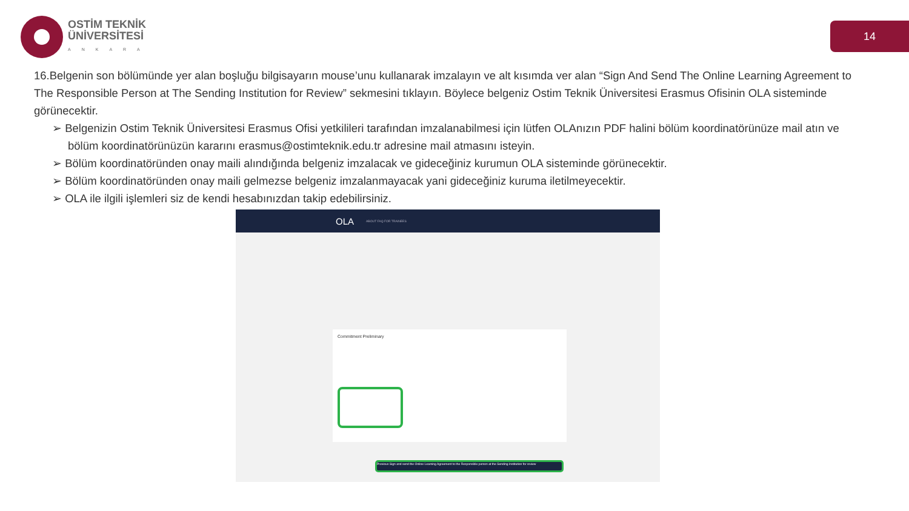OSTİM TEKNİK
ÜNİVERSİTESİ
ANKARA
14
16.Belgenin son bölümünde yer alan boşluğu bilgisayarın mouse’unu kullanarak imzalayın ve alt kısımda ver alan “Sign And Send The Online Learning Agreement to The Responsible Person at The Sending Institution for Review” sekmesini tıklayın. Böylece belgeniz Ostim Teknik Üniversitesi Erasmus Ofisinin OLA sisteminde görünecektir.
➢ Belgenizin Ostim Teknik Üniversitesi Erasmus Ofisi yetkilileri tarafından imzalanabilmesi için lütfen OLAnızın PDF halini bölüm koordinatörünüze mail atın ve bölüm koordinatörünüzün kararını erasmus@ostimteknik.edu.tr adresine mail atmasını isteyin.
➢ Bölüm koordinatöründen onay maili alındığında belgeniz imzalacak ve gideceğiniz kurumun OLA sisteminde görünecektir.
➢ Bölüm koordinatöründen onay maili gelmezse belgeniz imzalanmayacak yani gideceğiniz kuruma iletilmeyecektir.
➢ OLA ile ilgili işlemleri siz de kendi hesabınızdan takip edebilirsiniz.
OLA ABOUT FAQ FOR TRAINEES
Commitment Preliminary
Previous Sign and send the Online Learning Agreement to the Responsible person at the Sending Institution for review